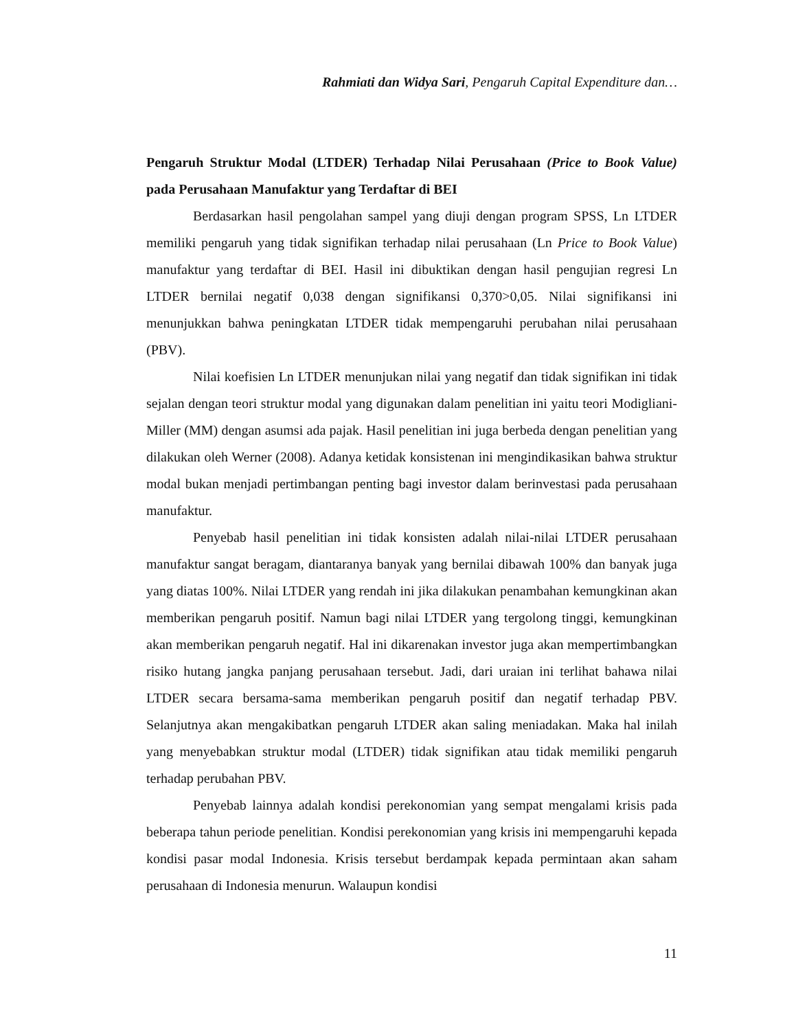Rahmiati dan Widya Sari, Pengaruh Capital Expenditure dan…
Pengaruh Struktur Modal (LTDER) Terhadap Nilai Perusahaan (Price to Book Value) pada Perusahaan Manufaktur yang Terdaftar di BEI
Berdasarkan hasil pengolahan sampel yang diuji dengan program SPSS, Ln LTDER memiliki pengaruh yang tidak signifikan terhadap nilai perusahaan (Ln Price to Book Value) manufaktur yang terdaftar di BEI. Hasil ini dibuktikan dengan hasil pengujian regresi Ln LTDER bernilai negatif 0,038 dengan signifikansi 0,370>0,05. Nilai signifikansi ini menunjukkan bahwa peningkatan LTDER tidak mempengaruhi perubahan nilai perusahaan (PBV).
Nilai koefisien Ln LTDER menunjukan nilai yang negatif dan tidak signifikan ini tidak sejalan dengan teori struktur modal yang digunakan dalam penelitian ini yaitu teori Modigliani-Miller (MM) dengan asumsi ada pajak. Hasil penelitian ini juga berbeda dengan penelitian yang dilakukan oleh Werner (2008). Adanya ketidak konsistenan ini mengindikasikan bahwa struktur modal bukan menjadi pertimbangan penting bagi investor dalam berinvestasi pada perusahaan manufaktur.
Penyebab hasil penelitian ini tidak konsisten adalah nilai-nilai LTDER perusahaan manufaktur sangat beragam, diantaranya banyak yang bernilai dibawah 100% dan banyak juga yang diatas 100%. Nilai LTDER yang rendah ini jika dilakukan penambahan kemungkinan akan memberikan pengaruh positif. Namun bagi nilai LTDER yang tergolong tinggi, kemungkinan akan memberikan pengaruh negatif. Hal ini dikarenakan investor juga akan mempertimbangkan risiko hutang jangka panjang perusahaan tersebut. Jadi, dari uraian ini terlihat bahawa nilai LTDER secara bersama-sama memberikan pengaruh positif dan negatif terhadap PBV. Selanjutnya akan mengakibatkan pengaruh LTDER akan saling meniadakan. Maka hal inilah yang menyebabkan struktur modal (LTDER) tidak signifikan atau tidak memiliki pengaruh terhadap perubahan PBV.
Penyebab lainnya adalah kondisi perekonomian yang sempat mengalami krisis pada beberapa tahun periode penelitian. Kondisi perekonomian yang krisis ini mempengaruhi kepada kondisi pasar modal Indonesia. Krisis tersebut berdampak kepada permintaan akan saham perusahaan di Indonesia menurun. Walaupun kondisi
11